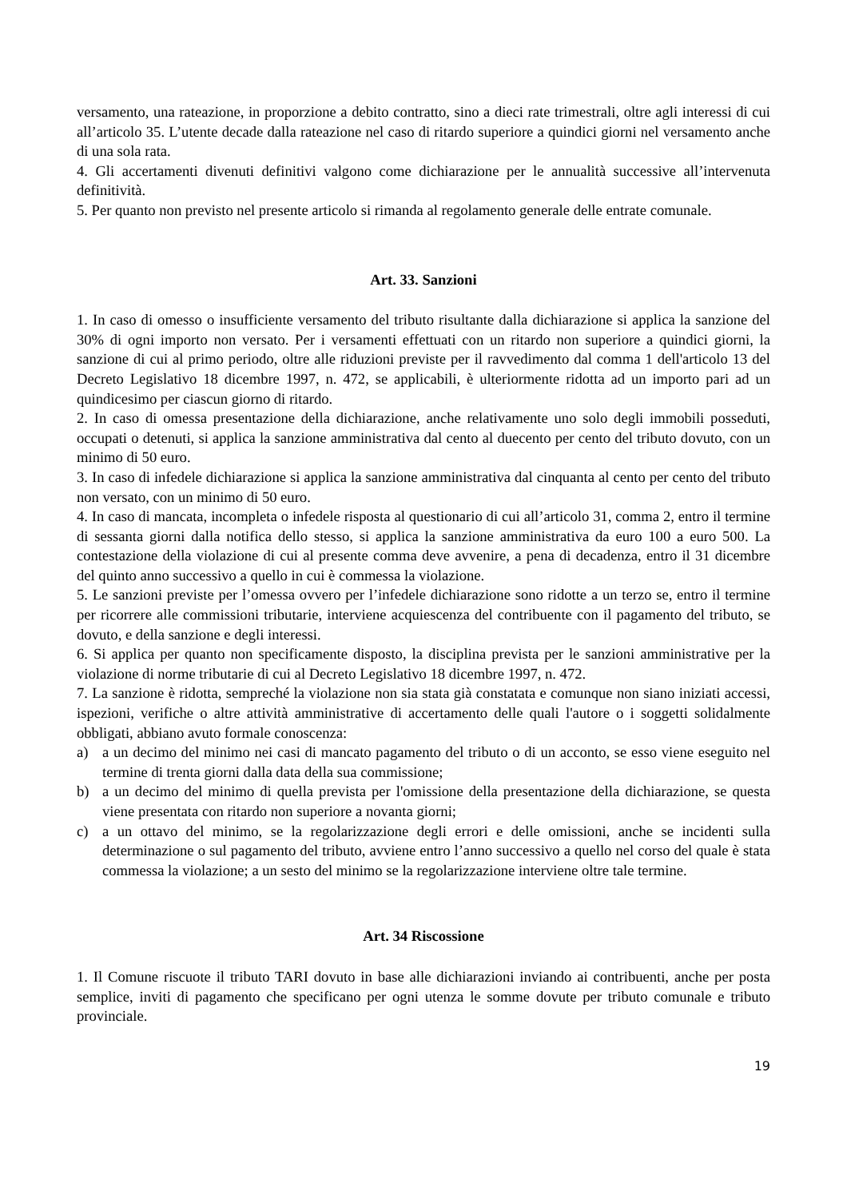versamento, una rateazione, in proporzione a debito contratto, sino a dieci rate trimestrali, oltre agli interessi di cui all’articolo 35. L’utente decade dalla rateazione nel caso di ritardo superiore a quindici giorni nel versamento anche di una sola rata.
4. Gli accertamenti divenuti definitivi valgono come dichiarazione per le annualità successive all’intervenuta definitività.
5. Per quanto non previsto nel presente articolo si rimanda al regolamento generale delle entrate comunale.
Art. 33. Sanzioni
1. In caso di omesso o insufficiente versamento del tributo risultante dalla dichiarazione si applica la sanzione del 30% di ogni importo non versato. Per i versamenti effettuati con un ritardo non superiore a quindici giorni, la sanzione di cui al primo periodo, oltre alle riduzioni previste per il ravvedimento dal comma 1 dell'articolo 13 del Decreto Legislativo 18 dicembre 1997, n. 472, se applicabili, è ulteriormente ridotta ad un importo pari ad un quindicesimo per ciascun giorno di ritardo.
2. In caso di omessa presentazione della dichiarazione, anche relativamente uno solo degli immobili posseduti, occupati o detenuti, si applica la sanzione amministrativa dal cento al duecento per cento del tributo dovuto, con un minimo di 50 euro.
3. In caso di infedele dichiarazione si applica la sanzione amministrativa dal cinquanta al cento per cento del tributo non versato, con un minimo di 50 euro.
4. In caso di mancata, incompleta o infedele risposta al questionario di cui all’articolo 31, comma 2, entro il termine di sessanta giorni dalla notifica dello stesso, si applica la sanzione amministrativa da euro 100 a euro 500. La contestazione della violazione di cui al presente comma deve avvenire, a pena di decadenza, entro il 31 dicembre del quinto anno successivo a quello in cui è commessa la violazione.
5. Le sanzioni previste per l’omessa ovvero per l’infedele dichiarazione sono ridotte a un terzo se, entro il termine per ricorrere alle commissioni tributarie, interviene acquiescenza del contribuente con il pagamento del tributo, se dovuto, e della sanzione e degli interessi.
6. Si applica per quanto non specificamente disposto, la disciplina prevista per le sanzioni amministrative per la violazione di norme tributarie di cui al Decreto Legislativo 18 dicembre 1997, n. 472.
7. La sanzione è ridotta, sempreché la violazione non sia stata già constatata e comunque non siano iniziati accessi, ispezioni, verifiche o altre attività amministrative di accertamento delle quali l'autore o i soggetti solidalmente obbligati, abbiano avuto formale conoscenza:
a) a un decimo del minimo nei casi di mancato pagamento del tributo o di un acconto, se esso viene eseguito nel termine di trenta giorni dalla data della sua commissione;
b) a un decimo del minimo di quella prevista per l'omissione della presentazione della dichiarazione, se questa viene presentata con ritardo non superiore a novanta giorni;
c) a un ottavo del minimo, se la regolarizzazione degli errori e delle omissioni, anche se incidenti sulla determinazione o sul pagamento del tributo, avviene entro l’anno successivo a quello nel corso del quale è stata commessa la violazione; a un sesto del minimo se la regolarizzazione interviene oltre tale termine.
Art. 34 Riscossione
1. Il Comune riscuote il tributo TARI dovuto in base alle dichiarazioni inviando ai contribuenti, anche per posta semplice, inviti di pagamento che specificano per ogni utenza le somme dovute per tributo comunale e tributo provinciale.
19